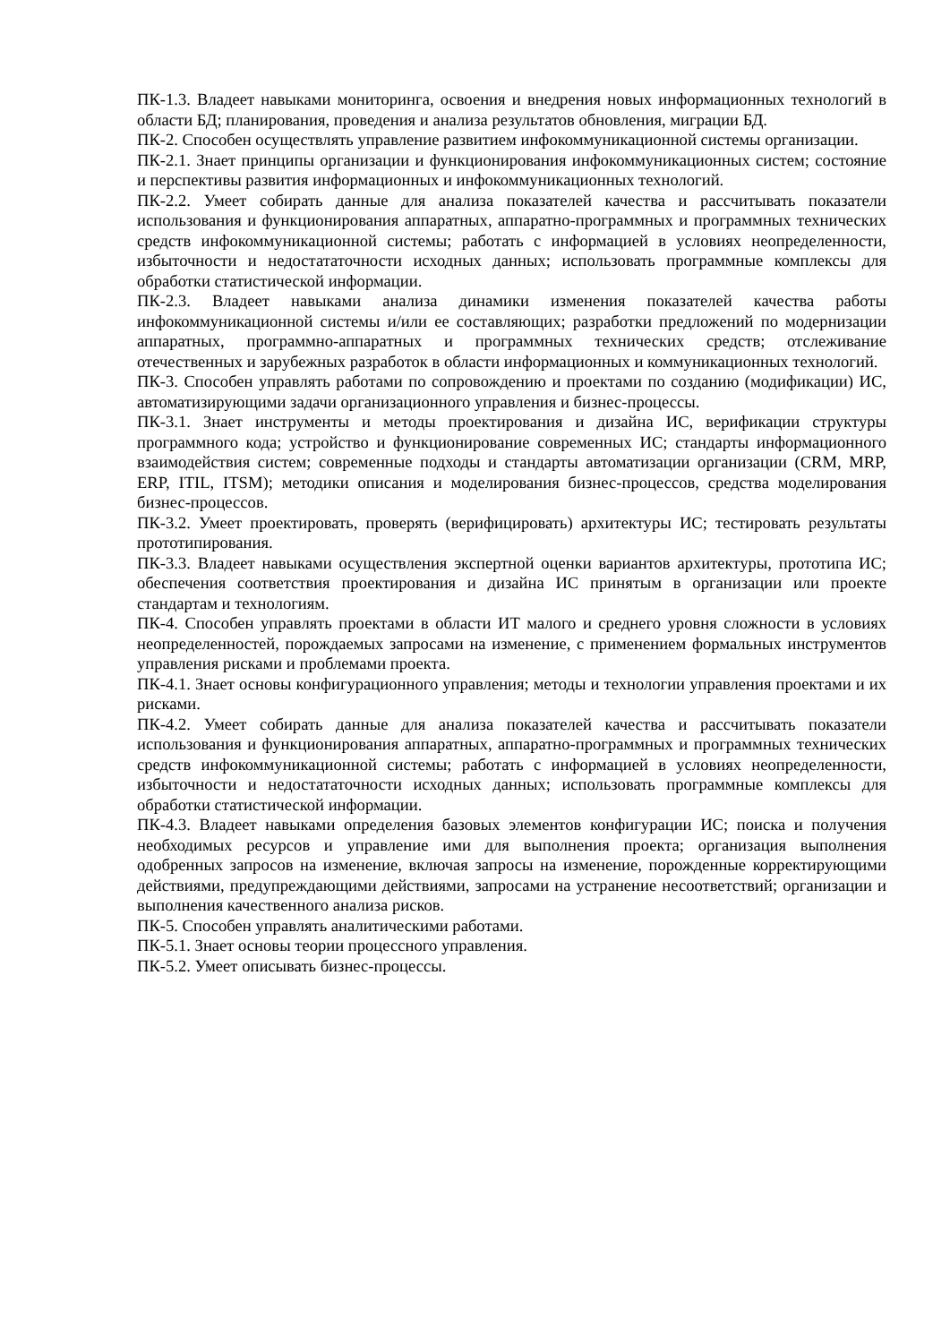ПК-1.3. Владеет навыками мониторинга, освоения и внедрения новых информационных технологий в области БД; планирования, проведения и анализа результатов обновления, миграции БД.
ПК-2. Способен осуществлять управление развитием инфокоммуникационной системы организации.
ПК-2.1. Знает принципы организации и функционирования инфокоммуникационных систем; состояние и перспективы развития информационных и инфокоммуникационных технологий.
ПК-2.2. Умеет собирать данные для анализа показателей качества и рассчитывать показатели использования и функционирования аппаратных, аппаратно-программных и программных технических средств инфокоммуникационной системы; работать с информацией в условиях неопределенности, избыточности и недостататочности исходных данных; использовать программные комплексы для обработки статистической информации.
ПК-2.3. Владеет навыками анализа динамики изменения показателей качества работы инфокоммуникационной системы и/или ее составляющих; разработки предложений по модернизации аппаратных, программно-аппаратных и программных технических средств; отслеживание отечественных и зарубежных разработок в области информационных и коммуникационных технологий.
ПК-3. Способен управлять работами по сопровождению и проектами по созданию (модификации) ИС, автоматизирующими задачи организационного управления и бизнес-процессы.
ПК-3.1. Знает инструменты и методы проектирования и дизайна ИС, верификации структуры программного кода; устройство и функционирование современных ИС; стандарты информационного взаимодействия систем; современные подходы и стандарты автоматизации организации (CRM, MRP, ERP, ITIL, ITSM); методики описания и моделирования бизнес-процессов, средства моделирования бизнес-процессов.
ПК-3.2. Умеет проектировать, проверять (верифицировать) архитектуры ИС; тестировать результаты прототипирования.
ПК-3.3. Владеет навыками осуществления экспертной оценки вариантов архитектуры, прототипа ИС; обеспечения соответствия проектирования и дизайна ИС принятым в организации или проекте стандартам и технологиям.
ПК-4. Способен управлять проектами в области ИТ малого и среднего уровня сложности в условиях неопределенностей, порождаемых запросами на изменение, с применением формальных инструментов управления рисками и проблемами проекта.
ПК-4.1. Знает основы конфигурационного управления; методы и технологии управления проектами и их рисками.
ПК-4.2. Умеет собирать данные для анализа показателей качества и рассчитывать показатели использования и функционирования аппаратных, аппаратно-программных и программных технических средств инфокоммуникационной системы; работать с информацией в условиях неопределенности, избыточности и недостататочности исходных данных; использовать программные комплексы для обработки статистической информации.
ПК-4.3. Владеет навыками определения базовых элементов конфигурации ИС; поиска и получения необходимых ресурсов и управление ими для выполнения проекта; организация выполнения одобренных запросов на изменение, включая запросы на изменение, порожденные корректирующими действиями, предупреждающими действиями, запросами на устранение несоответствий; организации и выполнения качественного анализа рисков.
ПК-5. Способен управлять аналитическими работами.
ПК-5.1. Знает основы теории процессного управления.
ПК-5.2. Умеет описывать бизнес-процессы.